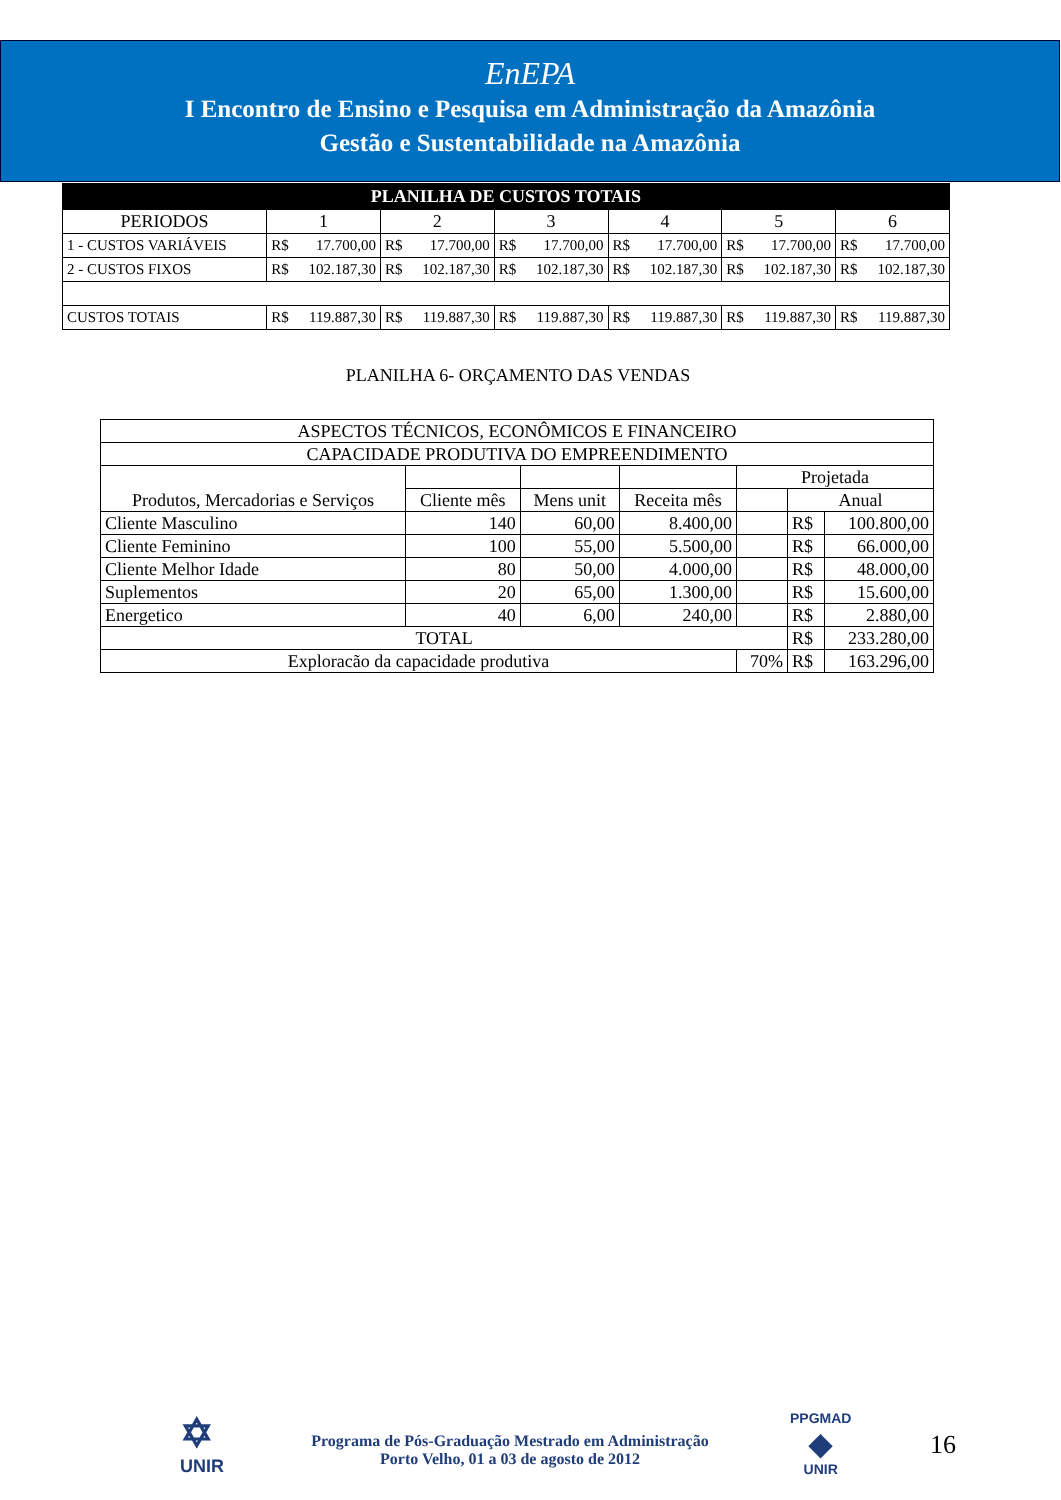EnEPA
I Encontro de Ensino e Pesquisa em Administração da Amazônia
Gestão e Sustentabilidade na Amazônia
| PLANILHA DE CUSTOS TOTAIS | | | | | | |
| --- | --- | --- | --- | --- | --- | --- |
| PERIODOS | 1 | 2 | 3 | 4 | 5 | 6 |
| 1 - CUSTOS VARIÁVEIS | R$ 17.700,00 | R$ 17.700,00 | R$ 17.700,00 | R$ 17.700,00 | R$ 17.700,00 | R$ 17.700,00 |
| 2 - CUSTOS FIXOS | R$ 102.187,30 | R$ 102.187,30 | R$ 102.187,30 | R$ 102.187,30 | R$ 102.187,30 | R$ 102.187,30 |
| CUSTOS TOTAIS | R$ 119.887,30 | R$ 119.887,30 | R$ 119.887,30 | R$ 119.887,30 | R$ 119.887,30 | R$ 119.887,30 |
PLANILHA 6- ORÇAMENTO DAS VENDAS
| ASPECTOS TÉCNICOS, ECONÔMICOS E FINANCEIRO | | | | | | |
| CAPACIDADE PRODUTIVA DO EMPREENDIMENTO | | | | | | |
| Produtos, Mercadorias e Serviços | | | | Projetada | | |
| | Cliente mês | Mens unit | Receita mês | | Anual | |
| Cliente Masculino | 140 | 60,00 | 8.400,00 | | R$ | 100.800,00 |
| Cliente Feminino | 100 | 55,00 | 5.500,00 | | R$ | 66.000,00 |
| Cliente Melhor Idade | 80 | 50,00 | 4.000,00 | | R$ | 48.000,00 |
| Suplementos | 20 | 65,00 | 1.300,00 | | R$ | 15.600,00 |
| Energetico | 40 | 6,00 | 240,00 | | R$ | 2.880,00 |
| TOTAL | | | | | R$ | 233.280,00 |
| Exploracão da capacidade produtiva | | | | 70% | R$ | 163.296,00 |
✡
UNIR
Programa de Pós-Graduação Mestrado em Administração
Porto Velho, 01 a 03 de agosto de 2012
PPGMAD
◆
UNIR
16